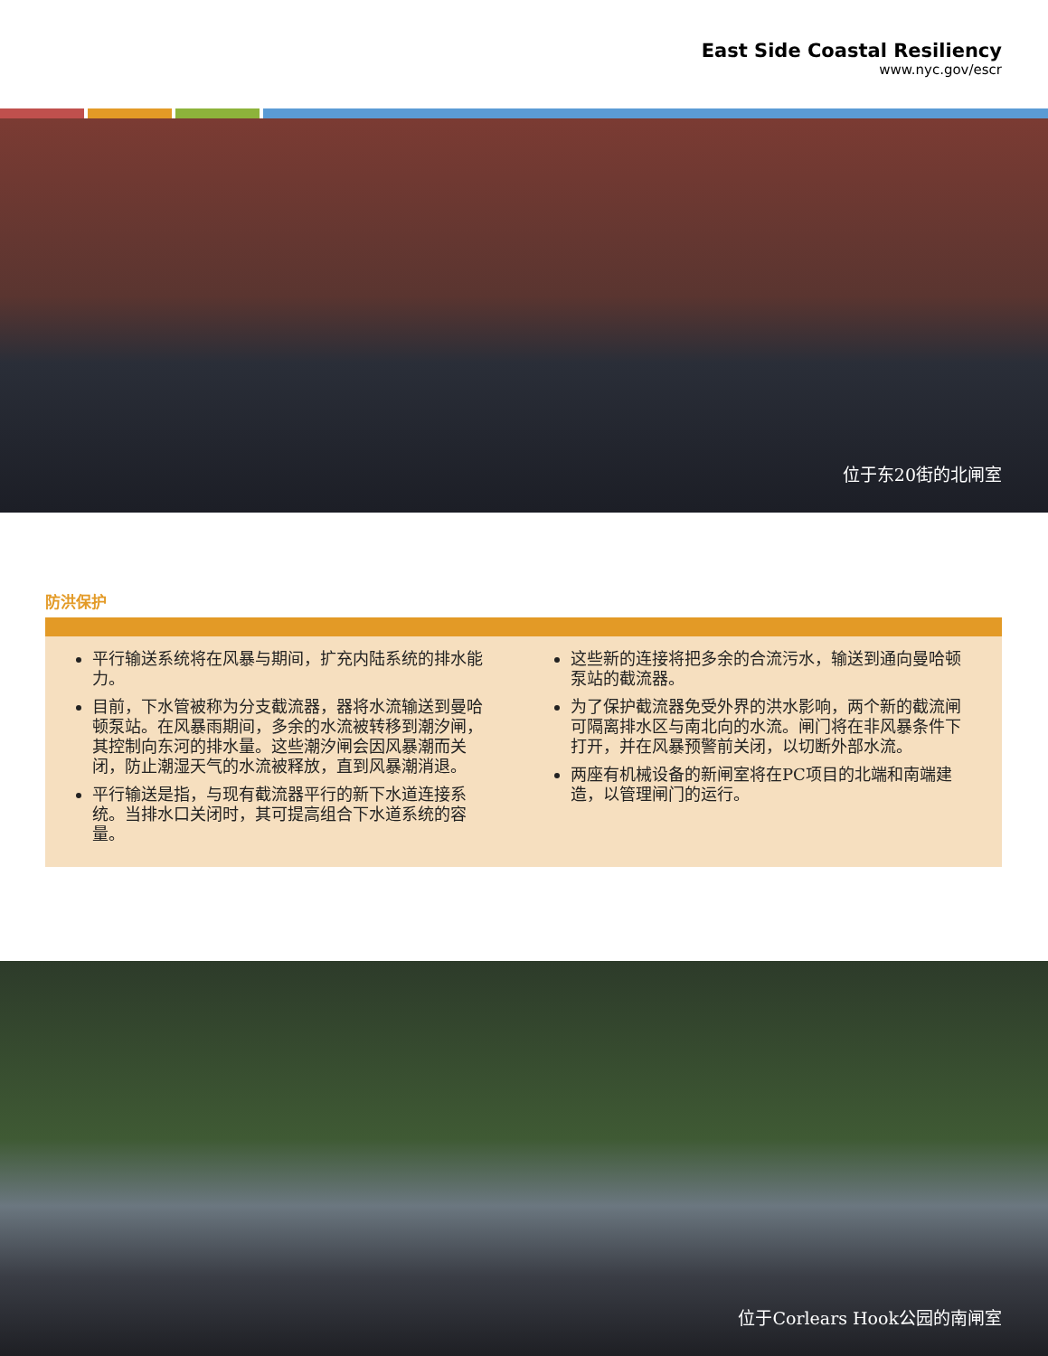East Side Coastal Resiliency
www.nyc.gov/escr
位于东20街的北闸室
防洪保护
平行输送系统将在风暴与期间，扩充内陆系统的排水能力。
目前，下水管被称为分支截流器，器将水流输送到曼哈顿泵站。在风暴雨期间，多余的水流被转移到潮汐闸，其控制向东河的排水量。这些潮汐闸会因风暴潮而关闭，防止潮湿天气的水流被释放，直到风暴潮消退。
平行输送是指，与现有截流器平行的新下水道连接系统。当排水口关闭时，其可提高组合下水道系统的容量。
这些新的连接将把多余的合流污水，输送到通向曼哈顿泵站的截流器。
为了保护截流器免受外界的洪水影响，两个新的截流闸可隔离排水区与南北向的水流。闸门将在非风暴条件下打开，并在风暴预警前关闭，以切断外部水流。
两座有机械设备的新闸室将在PC项目的北端和南端建造，以管理闸门的运行。
位于Corlears Hook公园的南闸室